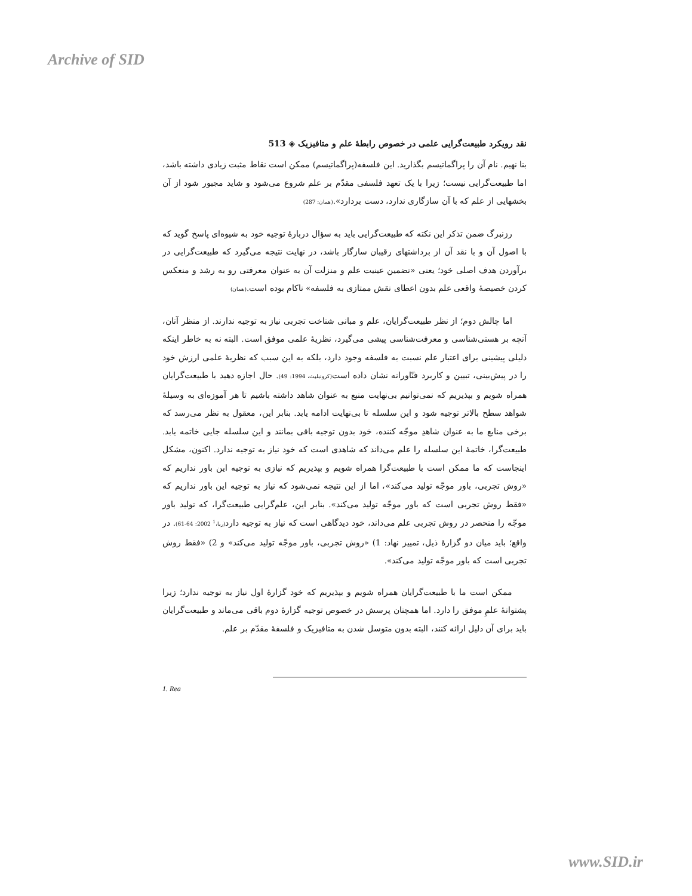Archive of SID
نقد رویکرد طبیعت‌گرایی علمی در خصوص رابطهٔ علم و متافیزیک ◈ 513
بنا نهیم. نام آن را پراگماتیسم بگذارید. این فلسفه(پراگماتیسم) ممکن است نقاط مثبت زیادی داشته باشد، اما طبیعت‌گرایی نیست؛ زیرا با یک تعهد فلسفی مقدّم بر علم شروع می‌شود و شاید مجبور شود از آن بخشهایی از علم که با آن سازگاری ندارد، دست بردارد».(همان: 287)
رزنبرگ ضمن تذکر این نکته که طبیعت‌گرایی باید به سؤال دربارهٔ توجیه خود به شیوه‌ای پاسخ گوید که با اصول آن و با نقد آن از برداشتهای رقیبان سازگار باشد، در نهایت نتیجه می‌گیرد که طبیعت‌گرایی در برآوردن هدف اصلی خود؛ یعنی «تضمین عینیت علم و منزلت آن به عنوان معرفتی رو به رشد و منعکس کردن خصیصهٔ واقعی علم بدون اعطای نقش ممتازی به فلسفه» ناکام بوده است.(همان)
اما چالش دوم؛ از نظر طبیعت‌گرایان، علم و مبانی شناخت تجربی نیاز به توجیه ندارند. از منظر آنان، آنچه بر هستی‌شناسی و معرفت‌شناسی پیشی می‌گیرد، نظریهٔ علمی موفق است. البته نه به خاطر اینکه دلیلی پیشینی برای اعتبار علم نسبت به فلسفه وجود دارد، بلکه به این سبب که نظریهٔ علمی ارزش خود را در پیش‌بینی، تبیین و کاربرد فنّاورانه نشان داده است(کرونبلیث، 1994: 49). حال اجازه دهید با طبیعت‌گرایان همراه شویم و بپذیریم که نمی‌توانیم بی‌نهایت منبع به عنوان شاهد داشته باشیم تا هر آموزه‌ای به وسیلهٔ شواهد سطح بالاتر توجیه شود و این سلسله تا بی‌نهایت ادامه یابد. بنابر این، معقول به نظر می‌رسد که برخی منابع ما به عنوان شاهدِ موجّه کننده، خود بدون توجیه باقی بمانند و این سلسله جایی خاتمه یابد. طبیعت‌گرا، خاتمهٔ این سلسله را علم می‌داند که شاهدی است که خود نیاز به توجیه ندارد. اکنون، مشکل اینجاست که ما ممکن است با طبیعت‌گرا همراه شویم و بپذیریم که نیازی به توجیه این باور نداریم که «روش تجربی، باور موجّه تولید می‌کند»، اما از این نتیجه نمی‌شود که نیاز به توجیه این باور نداریم که «فقط روش تجربی است که باور موجّه تولید می‌کند». بنابر این، علم‌گرایی طبیعت‌گرا، که تولید باور موجّه را منحصر در روش تجربی علم می‌داند، خود دیدگاهی است که نیاز به توجیه دارد(ریا،<sup>1</sup> 2002: 64-61). در واقع؛ باید میان دو گزارهٔ ذیل، تمییز نهاد: 1) «روش تجربی، باور موجّه تولید می‌کند» و 2) «فقط روش تجربی است که باور موجّه تولید می‌کند».
ممکن است ما با طبیعت‌گرایان همراه شویم و بپذیریم که خود گزارهٔ اول نیاز به توجیه ندارد؛ زیرا پشتوانهٔ علمِ موفق را دارد. اما همچنان پرسش در خصوص توجیه گزارهٔ دوم باقی می‌ماند و طبیعت‌گرایان باید برای آن دلیل ارائه کنند، البته بدون متوسل شدن به متافیزیک و فلسفهٔ مقدّم بر علم.
1. Rea
www.SID.ir